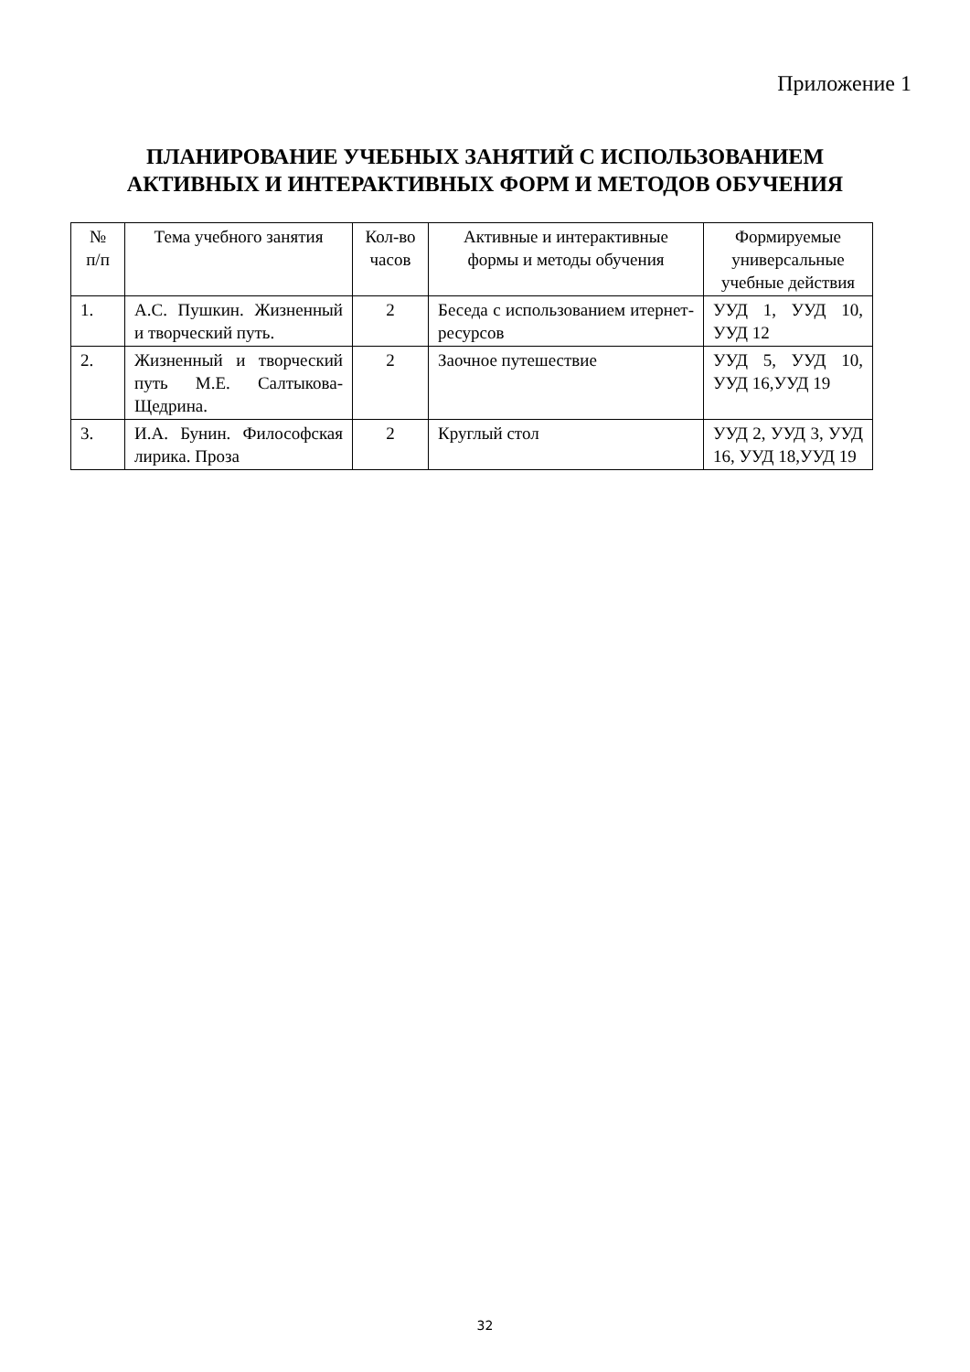Приложение 1
ПЛАНИРОВАНИЕ УЧЕБНЫХ ЗАНЯТИЙ С ИСПОЛЬЗОВАНИЕМ
АКТИВНЫХ И ИНТЕРАКТИВНЫХ ФОРМ И МЕТОДОВ ОБУЧЕНИЯ
| № п/п | Тема учебного занятия | Кол-во часов | Активные и интерактивные формы и методы обучения | Формируемые универсальные учебные действия |
| --- | --- | --- | --- | --- |
| 1. | А.С. Пушкин. Жизненный и творческий путь. | 2 | Беседа с использованием итернет-ресурсов | УУД 1, УУД 10, УУД 12 |
| 2. | Жизненный и творческий путь М.Е. Салтыкова-Щедрина. | 2 | Заочное путешествие | УУД 5, УУД 10, УУД 16,УУД 19 |
| 3. | И.А. Бунин. Философская лирика. Проза | 2 | Круглый стол | УУД 2, УУД 3, УУД 16, УУД 18,УУД 19 |
32